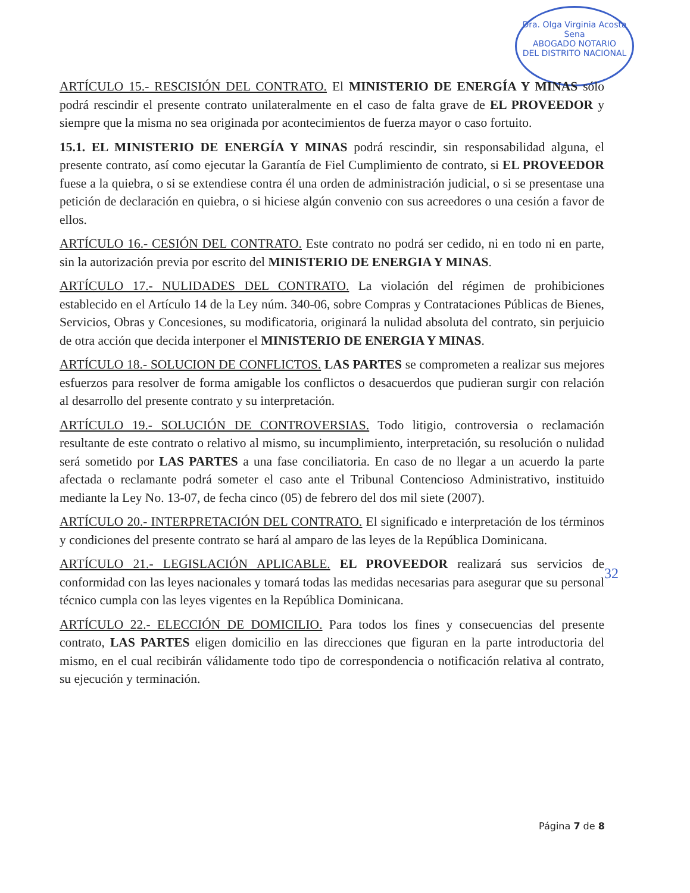Dra. Olga Virginia Acosta Sena
ABOGADO NOTARIO
DEL DISTRITO NACIONAL
ARTÍCULO 15.- RESCISIÓN DEL CONTRATO. El MINISTERIO DE ENERGÍA Y MINAS sólo podrá rescindir el presente contrato unilateralmente en el caso de falta grave de EL PROVEEDOR y siempre que la misma no sea originada por acontecimientos de fuerza mayor o caso fortuito.
15.1. EL MINISTERIO DE ENERGÍA Y MINAS podrá rescindir, sin responsabilidad alguna, el presente contrato, así como ejecutar la Garantía de Fiel Cumplimiento de contrato, si EL PROVEEDOR fuese a la quiebra, o si se extendiese contra él una orden de administración judicial, o si se presentase una petición de declaración en quiebra, o si hiciese algún convenio con sus acreedores o una cesión a favor de ellos.
ARTÍCULO 16.- CESIÓN DEL CONTRATO. Este contrato no podrá ser cedido, ni en todo ni en parte, sin la autorización previa por escrito del MINISTERIO DE ENERGIA Y MINAS.
ARTÍCULO 17.- NULIDADES DEL CONTRATO. La violación del régimen de prohibiciones establecido en el Artículo 14 de la Ley núm. 340-06, sobre Compras y Contrataciones Públicas de Bienes, Servicios, Obras y Concesiones, su modificatoria, originará la nulidad absoluta del contrato, sin perjuicio de otra acción que decida interponer el MINISTERIO DE ENERGIA Y MINAS.
ARTÍCULO 18.- SOLUCION DE CONFLICTOS. LAS PARTES se comprometen a realizar sus mejores esfuerzos para resolver de forma amigable los conflictos o desacuerdos que pudieran surgir con relación al desarrollo del presente contrato y su interpretación.
ARTÍCULO 19.- SOLUCIÓN DE CONTROVERSIAS. Todo litigio, controversia o reclamación resultante de este contrato o relativo al mismo, su incumplimiento, interpretación, su resolución o nulidad será sometido por LAS PARTES a una fase conciliatoria. En caso de no llegar a un acuerdo la parte afectada o reclamante podrá someter el caso ante el Tribunal Contencioso Administrativo, instituido mediante la Ley No. 13-07, de fecha cinco (05) de febrero del dos mil siete (2007).
ARTÍCULO 20.- INTERPRETACIÓN DEL CONTRATO. El significado e interpretación de los términos y condiciones del presente contrato se hará al amparo de las leyes de la República Dominicana.
ARTÍCULO 21.- LEGISLACIÓN APLICABLE. EL PROVEEDOR realizará sus servicios de conformidad con las leyes nacionales y tomará todas las medidas necesarias para asegurar que su personal técnico cumpla con las leyes vigentes en la República Dominicana.
ARTÍCULO 22.- ELECCIÓN DE DOMICILIO. Para todos los fines y consecuencias del presente contrato, LAS PARTES eligen domicilio en las direcciones que figuran en la parte introductoria del mismo, en el cual recibirán válidamente todo tipo de correspondencia o notificación relativa al contrato, su ejecución y terminación.
32
Página 7 de 8